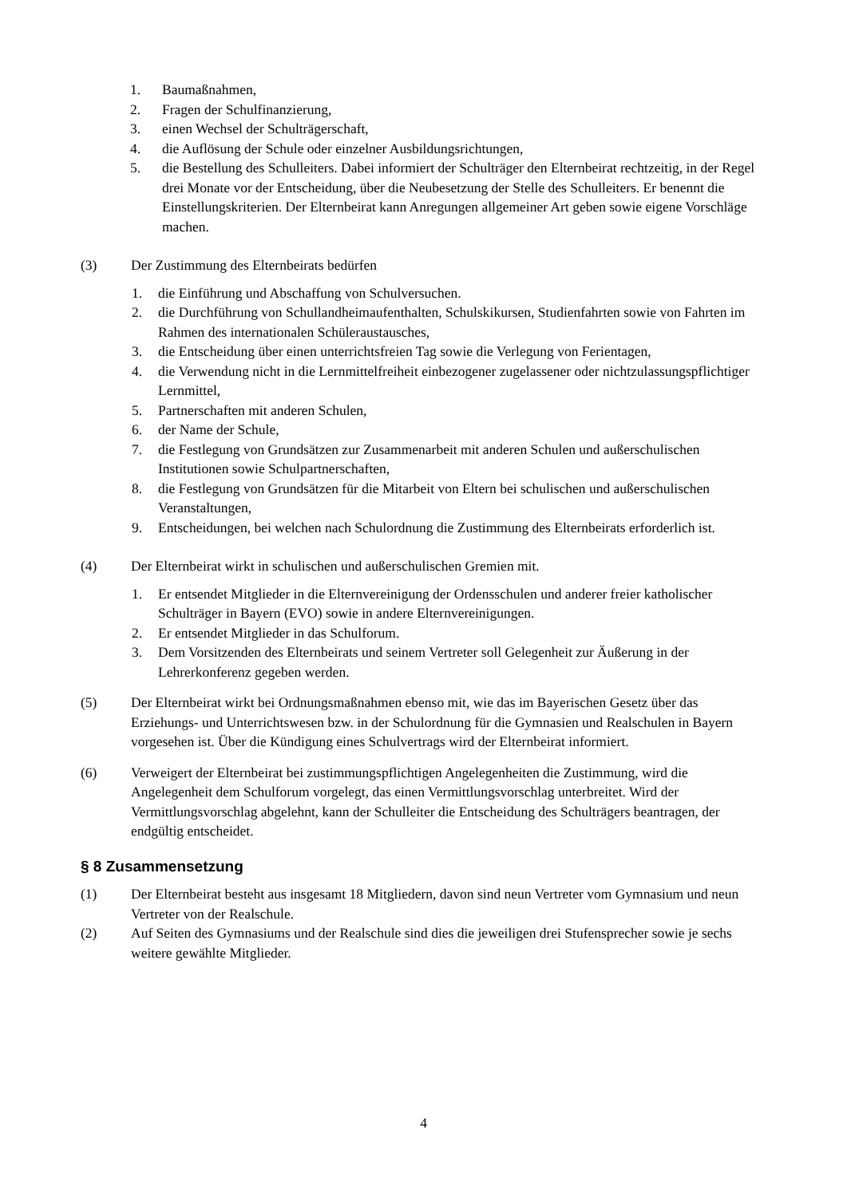1. Baumaßnahmen,
2. Fragen der Schulfinanzierung,
3. einen Wechsel der Schulträgerschaft,
4. die Auflösung der Schule oder einzelner Ausbildungsrichtungen,
5. die Bestellung des Schulleiters. Dabei informiert der Schulträger den Elternbeirat rechtzeitig, in der Regel drei Monate vor der Entscheidung, über die Neubesetzung der Stelle des Schulleiters. Er benennt die Einstellungskriterien. Der Elternbeirat kann Anregungen allgemeiner Art geben sowie eigene Vorschläge machen.
(3) Der Zustimmung des Elternbeirats bedürfen
1. die Einführung und Abschaffung von Schulversuchen.
2. die Durchführung von Schullandheimaufenthalten, Schulskikursen, Studienfahrten sowie von Fahrten im Rahmen des internationalen Schüleraustausches,
3. die Entscheidung über einen unterrichtsfreien Tag sowie die Verlegung von Ferientagen,
4. die Verwendung nicht in die Lernmittelfreiheit einbezogener zugelassener oder nichtzulassungspflichtiger Lernmittel,
5. Partnerschaften mit anderen Schulen,
6. der Name der Schule,
7. die Festlegung von Grundsätzen zur Zusammenarbeit mit anderen Schulen und außerschulischen Institutionen sowie Schulpartnerschaften,
8. die Festlegung von Grundsätzen für die Mitarbeit von Eltern bei schulischen und außerschulischen Veranstaltungen,
9. Entscheidungen, bei welchen nach Schulordnung die Zustimmung des Elternbeirats erforderlich ist.
(4) Der Elternbeirat wirkt in schulischen und außerschulischen Gremien mit.
1. Er entsendet Mitglieder in die Elternvereinigung der Ordensschulen und anderer freier katholischer Schulträger in Bayern (EVO) sowie in andere Elternvereinigungen.
2. Er entsendet Mitglieder in das Schulforum.
3. Dem Vorsitzenden des Elternbeirats und seinem Vertreter soll Gelegenheit zur Äußerung in der Lehrerkonferenz gegeben werden.
(5) Der Elternbeirat wirkt bei Ordnungsmaßnahmen ebenso mit, wie das im Bayerischen Gesetz über das Erziehungs- und Unterrichtswesen bzw. in der Schulordnung für die Gymnasien und Realschulen in Bayern vorgesehen ist. Über die Kündigung eines Schulvertrags wird der Elternbeirat informiert.
(6) Verweigert der Elternbeirat bei zustimmungspflichtigen Angelegenheiten die Zustimmung, wird die Angelegenheit dem Schulforum vorgelegt, das einen Vermittlungsvorschlag unterbreitet. Wird der Vermittlungsvorschlag abgelehnt, kann der Schulleiter die Entscheidung des Schulträgers beantragen, der endgültig entscheidet.
§ 8 Zusammensetzung
(1) Der Elternbeirat besteht aus insgesamt 18 Mitgliedern, davon sind neun Vertreter vom Gymnasium und neun Vertreter von der Realschule.
(2) Auf Seiten des Gymnasiums und der Realschule sind dies die jeweiligen drei Stufensprecher sowie je sechs weitere gewählte Mitglieder.
4